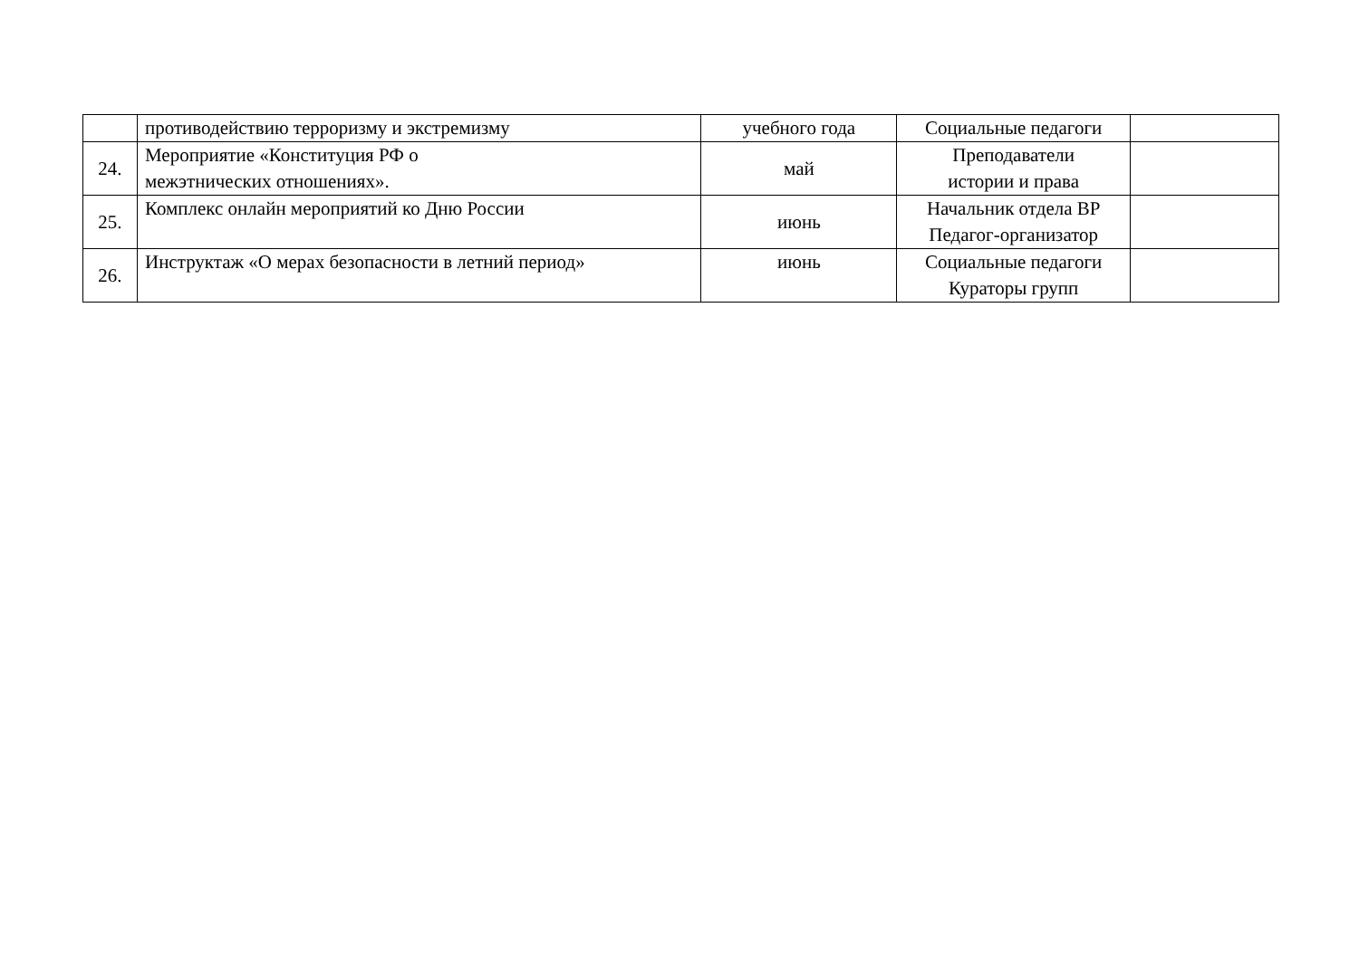| | противодействию терроризму и экстремизму | учебного года | Социальные педагоги | |
| 24. | Мероприятие «Конституция РФ о межэтнических отношениях». | май | Преподаватели истории и права | |
| 25. | Комплекс онлайн мероприятий ко Дню России | июнь | Начальник отдела ВР Педагог-организатор | |
| 26. | Инструктаж «О мерах безопасности в летний период» | июнь | Социальные педагоги Кураторы групп | |